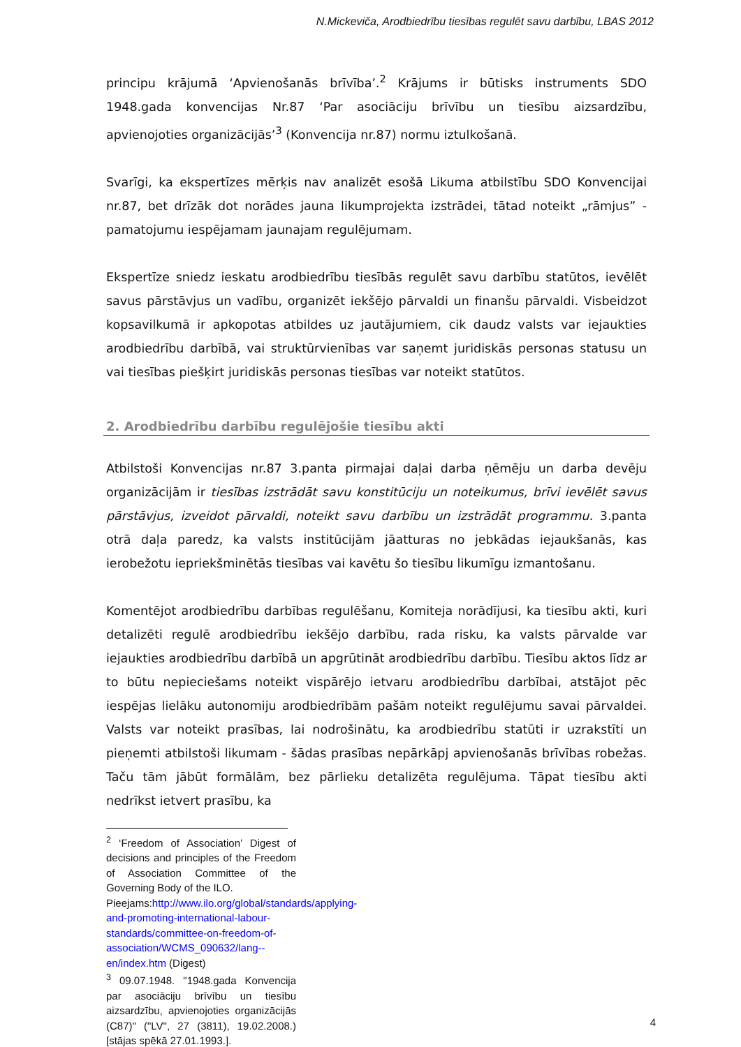N.Mickeviča, Arodbiedrību tiesības regulēt savu darbību, LBAS 2012
principu krājumā ‘Apvienošanās brīvība’.<sup>2</sup> Krājums ir būtisks instruments SDO 1948.gada konvencijas Nr.87 ‘Par asociāciju brīvību un tiesību aizsardzību, apvienojoties organizācijās’<sup>3</sup> (Konvencija nr.87) normu iztulkošanā.
Svarīgi, ka ekspertīzes mērķis nav analizēt esošā Likuma atbilstību SDO Konvencijai nr.87, bet drīzāk dot norādes jauna likumprojekta izstrādei, tātad noteikt „rāmjus” - pamatojumu iespējamam jaunajam regulējumam.
Ekspertīze sniedz ieskatu arodbiedrību tiesībās regulēt savu darbību statūtos, ievēlēt savus pārstāvjus un vadību, organizēt iekšējo pārvaldi un finanšu pārvaldi. Visbeidzot kopsavilkumā ir apkopotas atbildes uz jautājumiem, cik daudz valsts var iejaukties arodbiedrību darbībā, vai struktūrvienības var saņemt juridiskās personas statusu un vai tiesības piešķirt juridiskās personas tiesības var noteikt statūtos.
2. Arodbiedrību darbību regulējošie tiesību akti
Atbilstoši Konvencijas nr.87 3.panta pirmajai daļai darba ņēmēju un darba devēju organizācijām ir tiesības izstrādāt savu konstitūciju un noteikumus, brīvi ievēlēt savus pārstāvjus, izveidot pārvaldi, noteikt savu darbību un izstrādāt programmu. 3.panta otrā daļa paredz, ka valsts institūcijām jāatturas no jebkādas iejaukšanās, kas ierobežotu iepriekšminētās tiesības vai kavētu šo tiesību likumīgu izmantošanu.
Komentējot arodbiedrību darbības regulēšanu, Komiteja norādījusi, ka tiesību akti, kuri detalizēti regulē arodbiedrību iekšējo darbību, rada risku, ka valsts pārvalde var iejaukties arodbiedrību darbībā un apgrūtināt arodbiedrību darbību. Tiesību aktos līdz ar to būtu nepieciešams noteikt vispārējo ietvaru arodbiedrību darbībai, atstājot pēc iespējas lielāku autonomiju arodbiedrībām pašām noteikt regulējumu savai pārvaldei. Valsts var noteikt prasības, lai nodrošinātu, ka arodbiedrību statūti ir uzrakstīti un pieņemti atbilstoši likumam - šādas prasības nepārkāpj apvienošanās brīvības robežas. Taču tām jābūt formālām, bez pārlieku detalizēta regulējuma. Tāpat tiesību akti nedrīkst ietvert prasību, ka
<sup>2</sup> ‘Freedom of Association’ Digest of decisions and principles of the Freedom of Association Committee of the Governing Body of the ILO.
Pieejams:http://www.ilo.org/global/standards/applying-and-promoting-international-labour-standards/committee-on-freedom-of-association/WCMS_090632/lang--en/index.htm (Digest)
<sup>3</sup> 09.07.1948. "1948.gada Konvencija par asociāciju brīvību un tiesību aizsardzību, apvienojoties organizācijās (C87)" ("LV", 27 (3811), 19.02.2008.) [stājas spēkā 27.01.1993.].
4